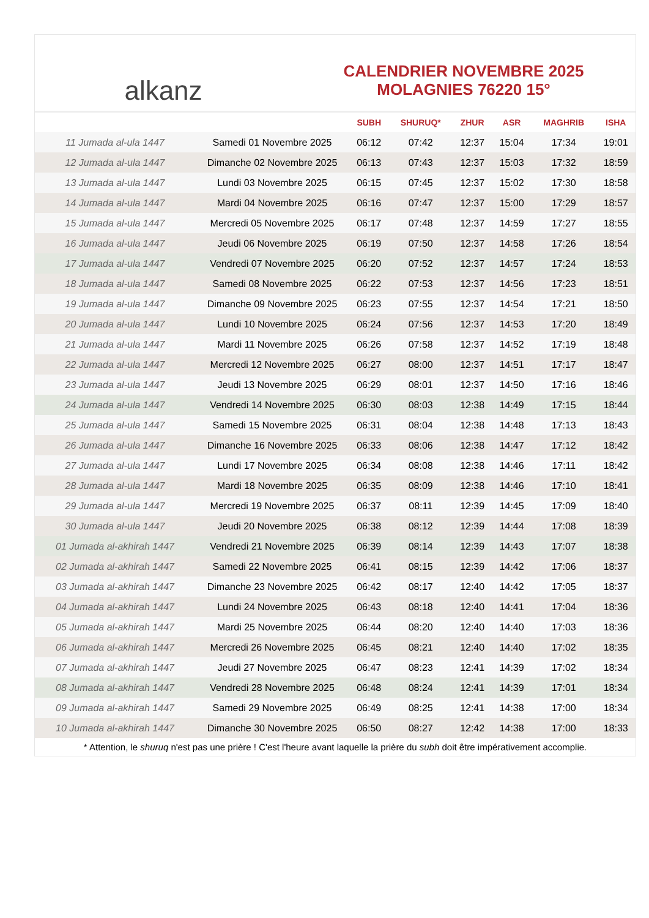alkanz
CALENDRIER NOVEMBRE 2025
MOLAGNIES 76220 15°
| | | SUBH | SHURUQ* | ZHUR | ASR | MAGHRIB | ISHA |
| --- | --- | --- | --- | --- | --- | --- | --- |
| 11 Jumada al-ula 1447 | Samedi 01 Novembre 2025 | 06:12 | 07:42 | 12:37 | 15:04 | 17:34 | 19:01 |
| 12 Jumada al-ula 1447 | Dimanche 02 Novembre 2025 | 06:13 | 07:43 | 12:37 | 15:03 | 17:32 | 18:59 |
| 13 Jumada al-ula 1447 | Lundi 03 Novembre 2025 | 06:15 | 07:45 | 12:37 | 15:02 | 17:30 | 18:58 |
| 14 Jumada al-ula 1447 | Mardi 04 Novembre 2025 | 06:16 | 07:47 | 12:37 | 15:00 | 17:29 | 18:57 |
| 15 Jumada al-ula 1447 | Mercredi 05 Novembre 2025 | 06:17 | 07:48 | 12:37 | 14:59 | 17:27 | 18:55 |
| 16 Jumada al-ula 1447 | Jeudi 06 Novembre 2025 | 06:19 | 07:50 | 12:37 | 14:58 | 17:26 | 18:54 |
| 17 Jumada al-ula 1447 | Vendredi 07 Novembre 2025 | 06:20 | 07:52 | 12:37 | 14:57 | 17:24 | 18:53 |
| 18 Jumada al-ula 1447 | Samedi 08 Novembre 2025 | 06:22 | 07:53 | 12:37 | 14:56 | 17:23 | 18:51 |
| 19 Jumada al-ula 1447 | Dimanche 09 Novembre 2025 | 06:23 | 07:55 | 12:37 | 14:54 | 17:21 | 18:50 |
| 20 Jumada al-ula 1447 | Lundi 10 Novembre 2025 | 06:24 | 07:56 | 12:37 | 14:53 | 17:20 | 18:49 |
| 21 Jumada al-ula 1447 | Mardi 11 Novembre 2025 | 06:26 | 07:58 | 12:37 | 14:52 | 17:19 | 18:48 |
| 22 Jumada al-ula 1447 | Mercredi 12 Novembre 2025 | 06:27 | 08:00 | 12:37 | 14:51 | 17:17 | 18:47 |
| 23 Jumada al-ula 1447 | Jeudi 13 Novembre 2025 | 06:29 | 08:01 | 12:37 | 14:50 | 17:16 | 18:46 |
| 24 Jumada al-ula 1447 | Vendredi 14 Novembre 2025 | 06:30 | 08:03 | 12:38 | 14:49 | 17:15 | 18:44 |
| 25 Jumada al-ula 1447 | Samedi 15 Novembre 2025 | 06:31 | 08:04 | 12:38 | 14:48 | 17:13 | 18:43 |
| 26 Jumada al-ula 1447 | Dimanche 16 Novembre 2025 | 06:33 | 08:06 | 12:38 | 14:47 | 17:12 | 18:42 |
| 27 Jumada al-ula 1447 | Lundi 17 Novembre 2025 | 06:34 | 08:08 | 12:38 | 14:46 | 17:11 | 18:42 |
| 28 Jumada al-ula 1447 | Mardi 18 Novembre 2025 | 06:35 | 08:09 | 12:38 | 14:46 | 17:10 | 18:41 |
| 29 Jumada al-ula 1447 | Mercredi 19 Novembre 2025 | 06:37 | 08:11 | 12:39 | 14:45 | 17:09 | 18:40 |
| 30 Jumada al-ula 1447 | Jeudi 20 Novembre 2025 | 06:38 | 08:12 | 12:39 | 14:44 | 17:08 | 18:39 |
| 01 Jumada al-akhirah 1447 | Vendredi 21 Novembre 2025 | 06:39 | 08:14 | 12:39 | 14:43 | 17:07 | 18:38 |
| 02 Jumada al-akhirah 1447 | Samedi 22 Novembre 2025 | 06:41 | 08:15 | 12:39 | 14:42 | 17:06 | 18:37 |
| 03 Jumada al-akhirah 1447 | Dimanche 23 Novembre 2025 | 06:42 | 08:17 | 12:40 | 14:42 | 17:05 | 18:37 |
| 04 Jumada al-akhirah 1447 | Lundi 24 Novembre 2025 | 06:43 | 08:18 | 12:40 | 14:41 | 17:04 | 18:36 |
| 05 Jumada al-akhirah 1447 | Mardi 25 Novembre 2025 | 06:44 | 08:20 | 12:40 | 14:40 | 17:03 | 18:36 |
| 06 Jumada al-akhirah 1447 | Mercredi 26 Novembre 2025 | 06:45 | 08:21 | 12:40 | 14:40 | 17:02 | 18:35 |
| 07 Jumada al-akhirah 1447 | Jeudi 27 Novembre 2025 | 06:47 | 08:23 | 12:41 | 14:39 | 17:02 | 18:34 |
| 08 Jumada al-akhirah 1447 | Vendredi 28 Novembre 2025 | 06:48 | 08:24 | 12:41 | 14:39 | 17:01 | 18:34 |
| 09 Jumada al-akhirah 1447 | Samedi 29 Novembre 2025 | 06:49 | 08:25 | 12:41 | 14:38 | 17:00 | 18:34 |
| 10 Jumada al-akhirah 1447 | Dimanche 30 Novembre 2025 | 06:50 | 08:27 | 12:42 | 14:38 | 17:00 | 18:33 |
* Attention, le shuruq n'est pas une prière ! C'est l'heure avant laquelle la prière du subh doit être impérativement accomplie.